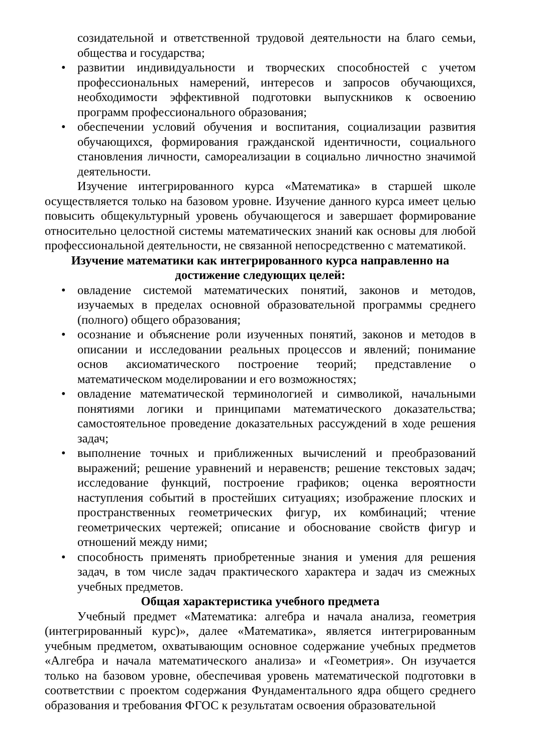созидательной и ответственной трудовой деятельности на благо семьи, общества и государства;
• развитии индивидуальности и творческих способностей с учетом профессиональных намерений, интересов и запросов обучающихся, необходимости эффективной подготовки выпускников к освоению программ профессионального образования;
• обеспечении условий обучения и воспитания, социализации развития обучающихся, формирования гражданской идентичности, социального становления личности, самореализации в социально личностно значимой деятельности.
Изучение интегрированного курса «Математика» в старшей школе осуществляется только на базовом уровне. Изучение данного курса имеет целью повысить общекультурный уровень обучающегося и завершает формирование относительно целостной системы математических знаний как основы для любой профессиональной деятельности, не связанной непосредственно с математикой.
Изучение математики как интегрированного курса направленно на достижение следующих целей:
• овладение системой математических понятий, законов и методов, изучаемых в пределах основной образовательной программы среднего (полного) общего образования;
• осознание и объяснение роли изученных понятий, законов и методов в описании и исследовании реальных процессов и явлений; понимание основ аксиоматического построение теорий; представление о математическом моделировании и его возможностях;
• овладение математической терминологией и символикой, начальными понятиями логики и принципами математического доказательства; самостоятельное проведение доказательных рассуждений в ходе решения задач;
• выполнение точных и приближенных вычислений и преобразований выражений; решение уравнений и неравенств; решение текстовых задач; исследование функций, построение графиков; оценка вероятности наступления событий в простейших ситуациях; изображение плоских и пространственных геометрических фигур, их комбинаций; чтение геометрических чертежей; описание и обоснование свойств фигур и отношений между ними;
• способность применять приобретенные знания и умения для решения задач, в том числе задач практического характера и задач из смежных учебных предметов.
Общая характеристика учебного предмета
Учебный предмет «Математика: алгебра и начала анализа, геометрия (интегрированный курс)», далее «Математика», является интегрированным учебным предметом, охватывающим основное содержание учебных предметов «Алгебра и начала математического анализа» и «Геометрия». Он изучается только на базовом уровне, обеспечивая уровень математической подготовки в соответствии с проектом содержания Фундаментального ядра общего среднего образования и требования ФГОС к результатам освоения образовательной